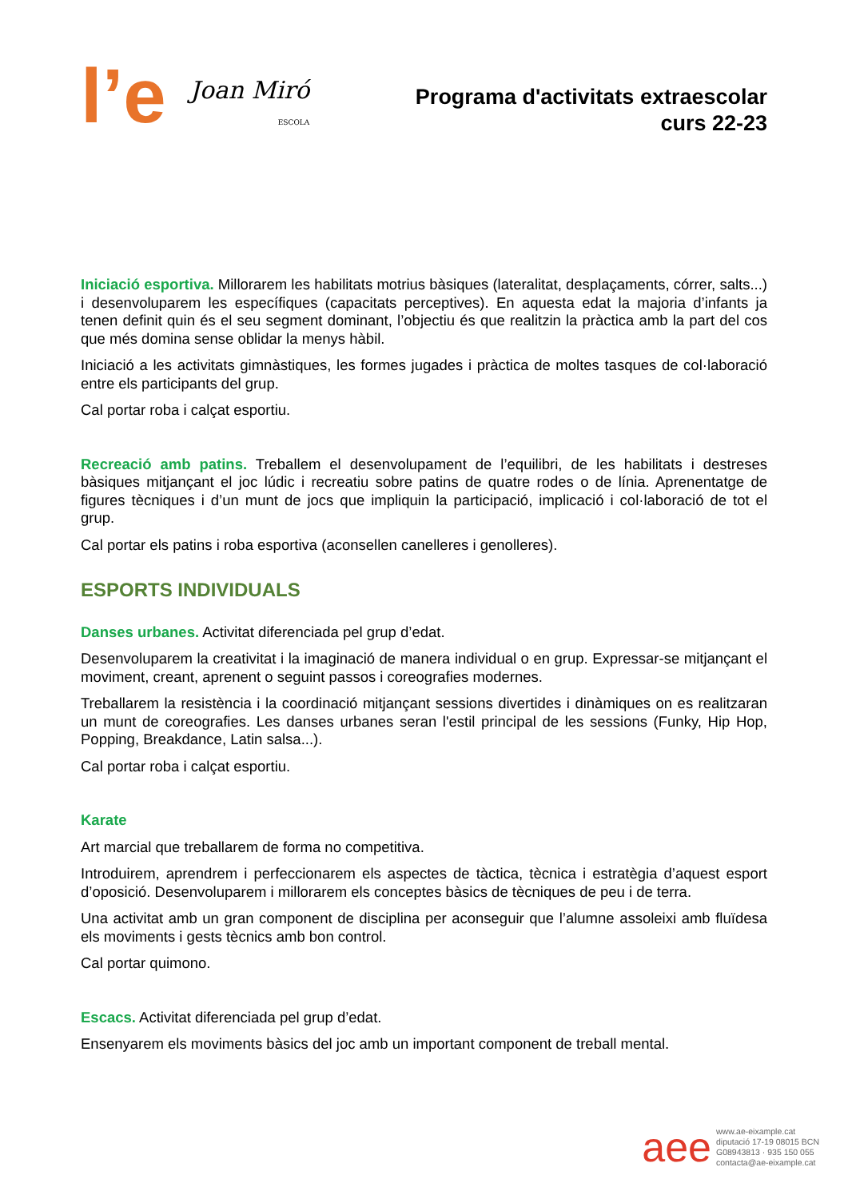l’e
Joan Miró
ESCOLA
Programa d'activitats extraescolar
curs 22-23
Iniciació esportiva. Millorarem les habilitats motrius bàsiques (lateralitat, desplaçaments, córrer, salts...) i desenvoluparem les específiques (capacitats perceptives). En aquesta edat la majoria d’infants ja tenen definit quin és el seu segment dominant, l’objectiu és que realitzin la pràctica amb la part del cos que més domina sense oblidar la menys hàbil.
Iniciació a les activitats gimnàstiques, les formes jugades i pràctica de moltes tasques de col·laboració entre els participants del grup.
Cal portar roba i calçat esportiu.
Recreació amb patins. Treballem el desenvolupament de l’equilibri, de les habilitats i destreses bàsiques mitjançant el joc lúdic i recreatiu sobre patins de quatre rodes o de línia. Aprenentatge de figures tècniques i d’un munt de jocs que impliquin la participació, implicació i col·laboració de tot el grup.
Cal portar els patins i roba esportiva (aconsellen canelleres i genolleres).
ESPORTS INDIVIDUALS
Danses urbanes. Activitat diferenciada pel grup d’edat.
Desenvoluparem la creativitat i la imaginació de manera individual o en grup. Expressar-se mitjançant el moviment, creant, aprenent o seguint passos i coreografies modernes.
Treballarem la resistència i la coordinació mitjançant sessions divertides i dinàmiques on es realitzaran un munt de coreografies. Les danses urbanes seran l'estil principal de les sessions (Funky, Hip Hop, Popping, Breakdance, Latin salsa...).
Cal portar roba i calçat esportiu.
Karate
Art marcial que treballarem de forma no competitiva.
Introduirem, aprendrem i perfeccionarem els aspectes de tàctica, tècnica i estratègia d’aquest esport d’oposició. Desenvoluparem i millorarem els conceptes bàsics de tècniques de peu i de terra.
Una activitat amb un gran component de disciplina per aconseguir que l’alumne assoleixi amb fluïdesa els moviments i gests tècnics amb bon control.
Cal portar quimono.
Escacs. Activitat diferenciada pel grup d’edat.
Ensenyarem els moviments bàsics del joc amb un important component de treball mental.
aee
www.ae-eixample.cat
diputació 17-19 08015 BCN
G08943813 · 935 150 055
contacta@ae-eixample.cat